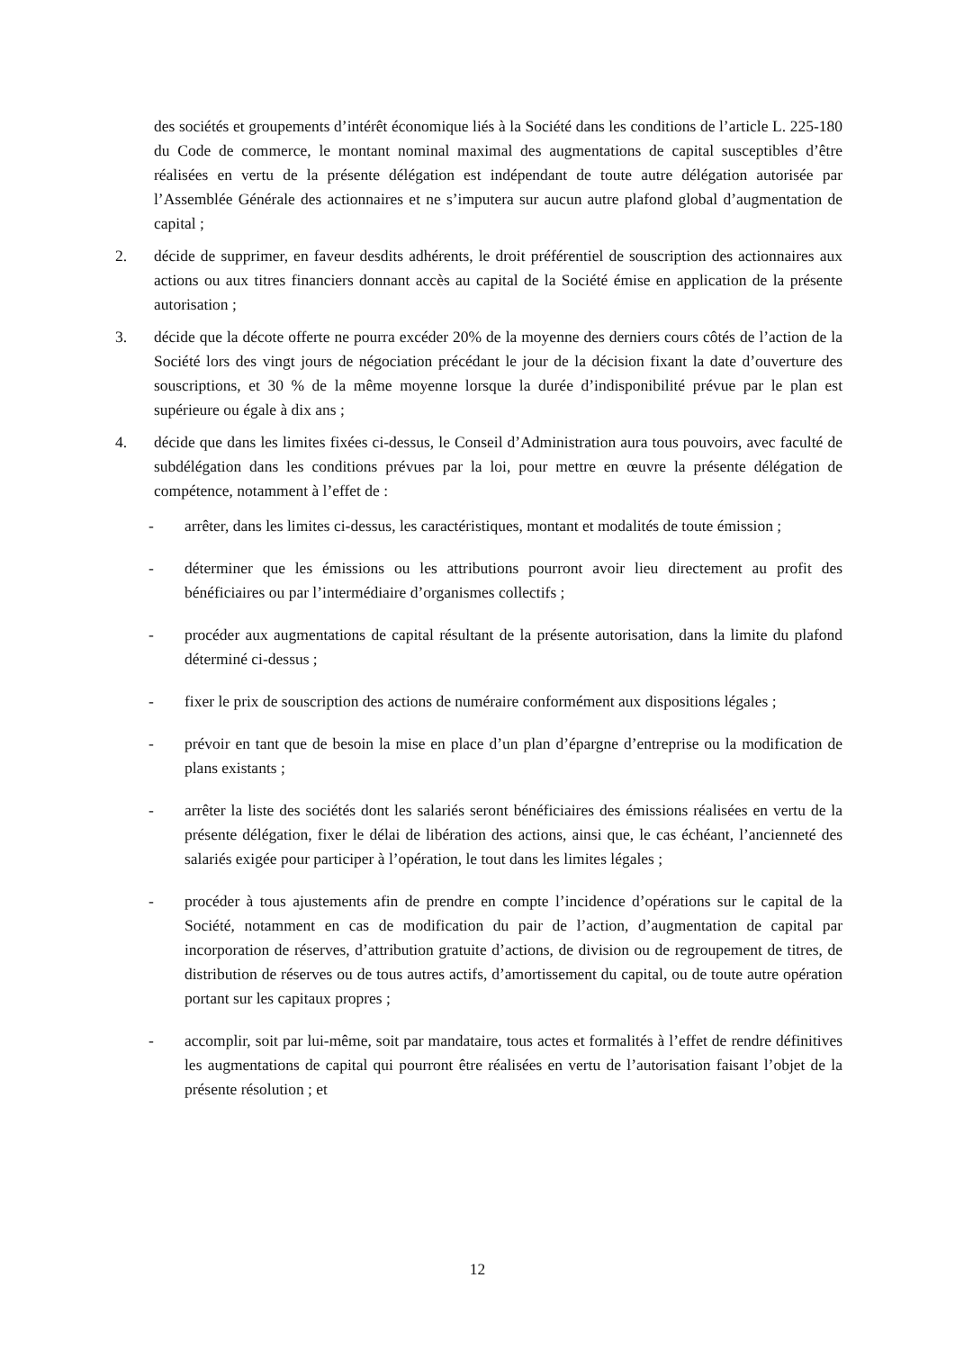des sociétés et groupements d’intérêt économique liés à la Société dans les conditions de l’article L. 225-180 du Code de commerce, le montant nominal maximal des augmentations de capital susceptibles d’être réalisées en vertu de la présente délégation est indépendant de toute autre délégation autorisée par l’Assemblée Générale des actionnaires et ne s’imputera sur aucun autre plafond global d’augmentation de capital ;
2. décide de supprimer, en faveur desdits adhérents, le droit préférentiel de souscription des actionnaires aux actions ou aux titres financiers donnant accès au capital de la Société émise en application de la présente autorisation ;
3. décide que la décote offerte ne pourra excéder 20% de la moyenne des derniers cours côtés de l’action de la Société lors des vingt jours de négociation précédant le jour de la décision fixant la date d’ouverture des souscriptions, et 30 % de la même moyenne lorsque la durée d’indisponibilité prévue par le plan est supérieure ou égale à dix ans ;
4. décide que dans les limites fixées ci-dessus, le Conseil d’Administration aura tous pouvoirs, avec faculté de subdélégation dans les conditions prévues par la loi, pour mettre en œuvre la présente délégation de compétence, notamment à l’effet de :
- arrêter, dans les limites ci-dessus, les caractéristiques, montant et modalités de toute émission ;
- déterminer que les émissions ou les attributions pourront avoir lieu directement au profit des bénéficiaires ou par l’intermédiaire d’organismes collectifs ;
- procéder aux augmentations de capital résultant de la présente autorisation, dans la limite du plafond déterminé ci-dessus ;
- fixer le prix de souscription des actions de numéraire conformément aux dispositions légales ;
- prévoir en tant que de besoin la mise en place d’un plan d’épargne d’entreprise ou la modification de plans existants ;
- arrêter la liste des sociétés dont les salariés seront bénéficiaires des émissions réalisées en vertu de la présente délégation, fixer le délai de libération des actions, ainsi que, le cas échéant, l’ancienneté des salariés exigée pour participer à l’opération, le tout dans les limites légales ;
- procéder à tous ajustements afin de prendre en compte l’incidence d’opérations sur le capital de la Société, notamment en cas de modification du pair de l’action, d’augmentation de capital par incorporation de réserves, d’attribution gratuite d’actions, de division ou de regroupement de titres, de distribution de réserves ou de tous autres actifs, d’amortissement du capital, ou de toute autre opération portant sur les capitaux propres ;
- accomplir, soit par lui-même, soit par mandataire, tous actes et formalités à l’effet de rendre définitives les augmentations de capital qui pourront être réalisées en vertu de l’autorisation faisant l’objet de la présente résolution ; et
12